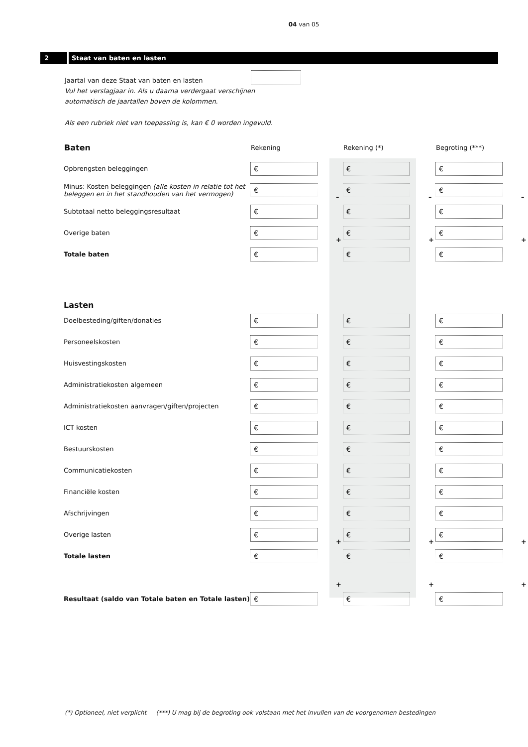04 van 05
2 Staat van baten en lasten
Jaartal van deze Staat van baten en lasten
Vul het verslagjaar in. Als u daarna verdergaat verschijnen
automatisch de jaartallen boven de kolommen.
Als een rubriek niet van toepassing is, kan € 0 worden ingevuld.
| Baten | Rekening | | Rekening (*) | | Begroting (***) | |
| --- | --- | --- | --- | --- | --- | --- |
| Opbrengsten beleggingen | € | | € | | € | |
| Minus: Kosten beleggingen (alle kosten in relatie tot het beleggen en in het standhouden van het vermogen) | € | – | € | – | € | – |
| Subtotaal netto beleggingsresultaat | € | | € | | € | |
| Overige baten | € | + | € | + | € | + |
| Totale baten | € | | € | | € | |
| Lasten | | | | | | |
| Doelbesteding/giften/donaties | € | | € | | € | |
| Personeelskosten | € | | € | | € | |
| Huisvestingskosten | € | | € | | € | |
| Administratiekosten algemeen | € | | € | | € | |
| Administratiekosten aanvragen/giften/projecten | € | | € | | € | |
| ICT kosten | € | | € | | € | |
| Bestuurskosten | € | | € | | € | |
| Communicatiekosten | € | | € | | € | |
| Financiële kosten | € | | € | | € | |
| Afschrijvingen | € | | € | | € | |
| Overige lasten | € | + | € | + | € | + |
| Totale lasten | € | | € | | € | |
| | | + | | + | | + |
| Resultaat (saldo van Totale baten en Totale lasten) | € | | € | | € | |
(*) Optioneel, niet verplicht (***) U mag bij de begroting ook volstaan met het invullen van de voorgenomen bestedingen